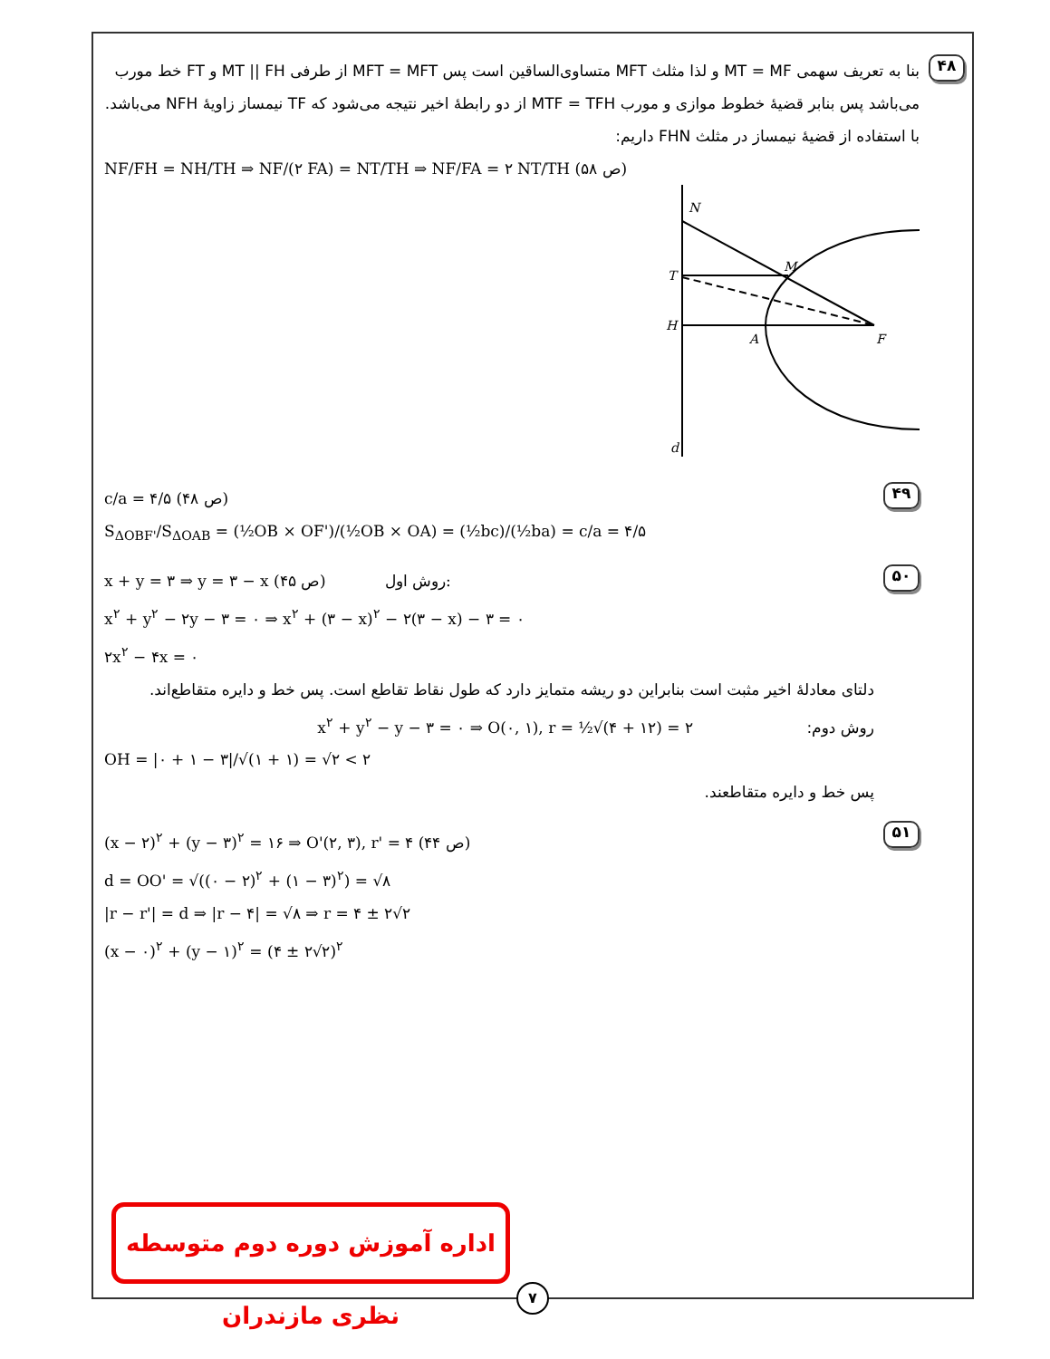۴۸
بنا به تعریف سهمی MT = MF و لذا مثلث MFT متساوی‌الساقین است پس MFT = MFT از طرفی MT || FH و FT خط مورب می‌باشد پس بنابر قضیهٔ خطوط موازی و مورب MTF = TFH از دو رابطهٔ اخیر نتیجه می‌شود که TF نیمساز زاویهٔ NFH می‌باشد.
با استفاده از قضیهٔ نیمساز در مثلث FHN داریم:
NF/FH = NH/TH ⇒ NF/(۲ FA) = NT/TH ⇒ NF/FA = ۲ NT/TH (ص ۵۸)
N
T
H
M
A
F
d
۴۹
c/a = ۴/۵ (ص ۴۸)
S<sub>ΔOBF'</sub>/S<sub>ΔOAB</sub> = (½OB × OF')/(½OB × OA) = (½bc)/(½ba) = c/a = ۴/۵
۵۰
x + y = ۳ ⇒ y = ۳ − x (ص ۴۵) روش اول:
x<sup>۲</sup> + y<sup>۲</sup> − ۲y − ۳ = ۰ ⇒ x<sup>۲</sup> + (۳ − x)<sup>۲</sup> − ۲(۳ − x) − ۳ = ۰
۲x<sup>۲</sup> − ۴x = ۰
دلتای معادلهٔ اخیر مثبت است بنابراین دو ریشه متمایز دارد که طول نقاط تقاطع است. پس خط و دایره متقاطع‌اند.
روش دوم: x<sup>۲</sup> + y<sup>۲</sup> − y − ۳ = ۰ ⇒ O(۰, ۱), r = ½√(۴ + ۱۲) = ۲
OH = |۰ + ۱ − ۳|/√(۱ + ۱) = √۲ < ۲
پس خط و دایره متقاطعند.
۵۱
(x − ۲)<sup>۲</sup> + (y − ۳)<sup>۲</sup> = ۱۶ ⇒ O'(۲, ۳), r' = ۴ (ص ۴۴)
d = OO' = √((۰ − ۲)<sup>۲</sup> + (۱ − ۳)<sup>۲</sup>) = √۸
|r − r'| = d ⇒ |r − ۴| = √۸ ⇒ r = ۴ ± ۲√۲
(x − ۰)<sup>۲</sup> + (y − ۱)<sup>۲</sup> = (۴ ± ۲√۲)<sup>۲</sup>
اداره آموزش دوره دوم متوسطه نظری مازندران
۷